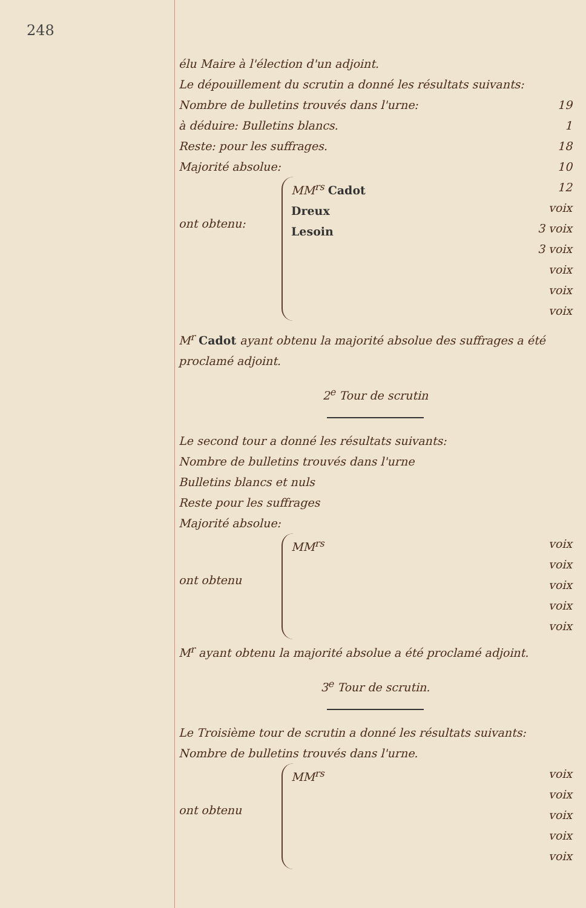248
élu Maire à l'élection d'un adjoint.
Le dépouillement du scrutin a donné les résultats suivants:
Nombre de bulletins trouvés dans l'urne: 19
à déduire: Bulletins blancs. 1
Reste: pour les suffrages. 18
Majorité absolue: 10
ont obtenu:
MM<sup>rs</sup> Cadot
Dreux
Lesoin
12 voix
3 voix
3 voix
voix
voix
voix
M<sup>r</sup> Cadot ayant obtenu la majorité absolue des suffrages a été proclamé adjoint.
2<sup>e</sup> Tour de scrutin
Le second tour a donné les résultats suivants:
Nombre de bulletins trouvés dans l'urne
Bulletins blancs et nuls
Reste pour les suffrages
Majorité absolue:
ont obtenu
MM<sup>rs</sup>
voix
voix
voix
voix
voix
M<sup>r</sup> ayant obtenu la majorité absolue a été proclamé adjoint.
3<sup>e</sup> Tour de scrutin.
Le Troisième tour de scrutin a donné les résultats suivants:
Nombre de bulletins trouvés dans l'urne.
ont obtenu
MM<sup>rs</sup>
voix
voix
voix
voix
voix